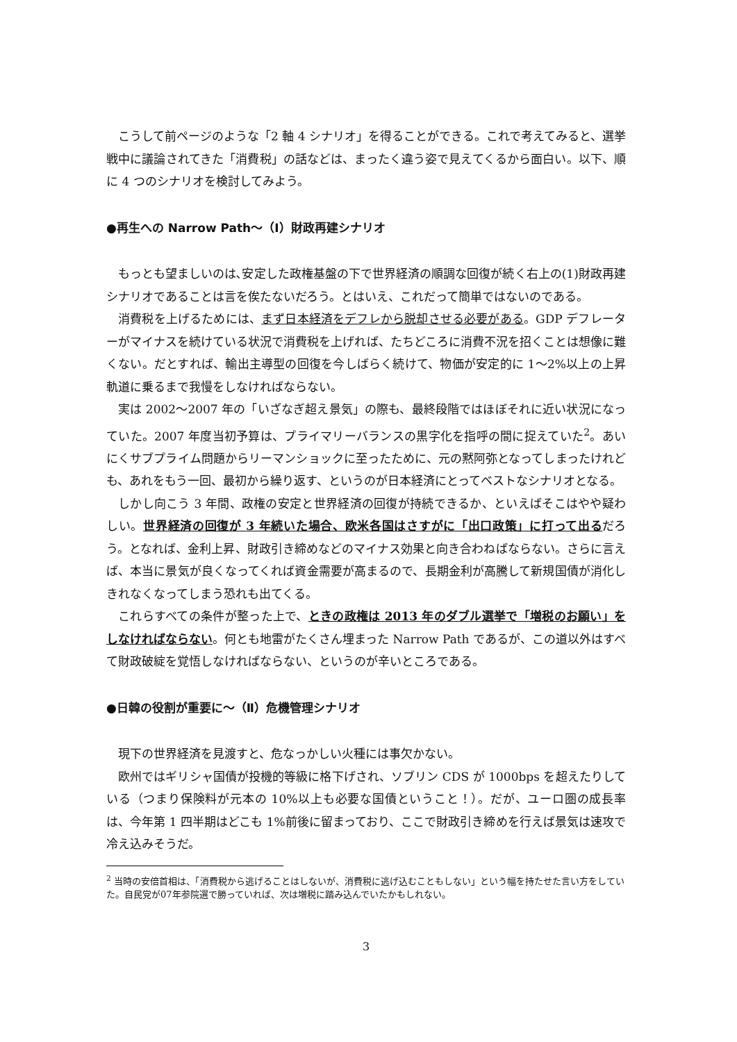こうして前ページのような「2 軸 4 シナリオ」を得ることができる。これで考えてみると、選挙戦中に議論されてきた「消費税」の話などは、まったく違う姿で見えてくるから面白い。以下、順に 4 つのシナリオを検討してみよう。
●再生への Narrow Path〜（Ⅰ）財政再建シナリオ
もっとも望ましいのは､安定した政権基盤の下で世界経済の順調な回復が続く右上の(1)財政再建シナリオであることは言を俟たないだろう。とはいえ、これだって簡単ではないのである。
消費税を上げるためには、まず日本経済をデフレから脱却させる必要がある。GDP デフレーターがマイナスを続けている状況で消費税を上げれば、たちどころに消費不況を招くことは想像に難くない。だとすれば、輸出主導型の回復を今しばらく続けて、物価が安定的に 1〜2%以上の上昇軌道に乗るまで我慢をしなければならない。
実は 2002〜2007 年の「いざなぎ超え景気」の際も、最終段階ではほぼそれに近い状況になっていた。2007 年度当初予算は、プライマリーバランスの黒字化を指呼の間に捉えていた<sup>2</sup>。あいにくサブプライム問題からリーマンショックに至ったために、元の黙阿弥となってしまったけれども、あれをもう一回、最初から繰り返す、というのが日本経済にとってベストなシナリオとなる。
しかし向こう 3 年間、政権の安定と世界経済の回復が持続できるか、といえばそこはやや疑わしい。世界経済の回復が 3 年続いた場合、欧米各国はさすがに「出口政策」に打って出るだろう。となれば、金利上昇、財政引き締めなどのマイナス効果と向き合わねばならない。さらに言えば、本当に景気が良くなってくれば資金需要が高まるので、長期金利が高騰して新規国債が消化しきれなくなってしまう恐れも出てくる。
これらすべての条件が整った上で、ときの政権は 2013 年のダブル選挙で「増税のお願い」をしなければならない。何とも地雷がたくさん埋まった Narrow Path であるが、この道以外はすべて財政破綻を覚悟しなければならない、というのが辛いところである。
●日韓の役割が重要に〜（Ⅱ）危機管理シナリオ
現下の世界経済を見渡すと、危なっかしい火種には事欠かない。
欧州ではギリシャ国債が投機的等級に格下げされ、ソブリン CDS が 1000bps を超えたりしている（つまり保険料が元本の 10%以上も必要な国債ということ！）。だが、ユーロ圏の成長率は、今年第 1 四半期はどこも 1%前後に留まっており、ここで財政引き締めを行えば景気は速攻で冷え込みそうだ。
<sup>2</sup> 当時の安倍首相は、「消費税から逃げることはしないが、消費税に逃げ込むこともしない」という幅を持たせた言い方をしていた。自民党が07年参院選で勝っていれば、次は増税に踏み込んでいたかもしれない。
3